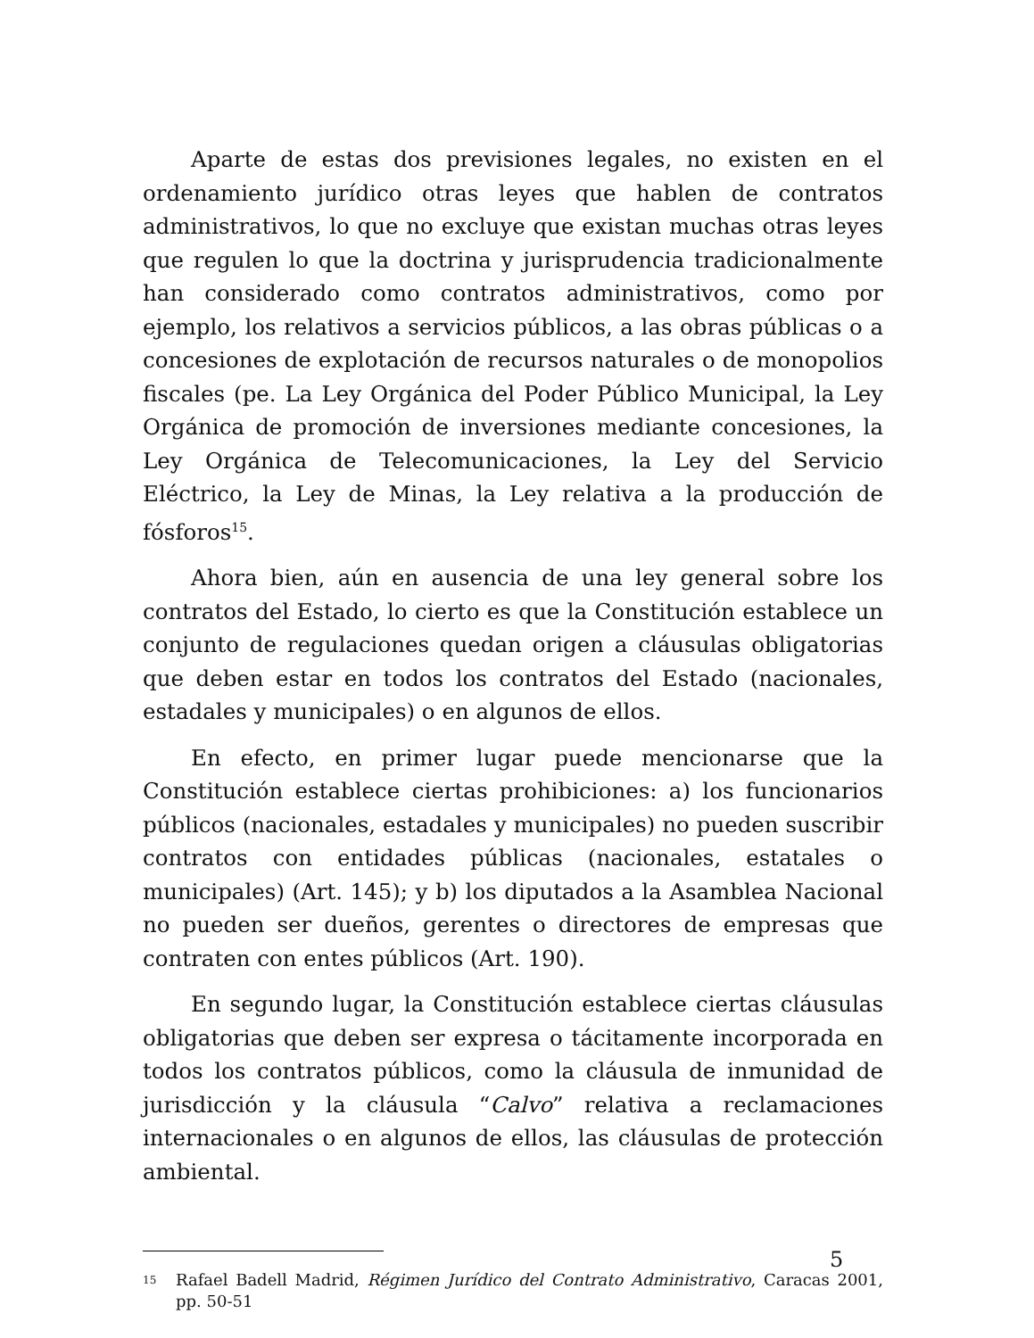Aparte de estas dos previsiones legales, no existen en el ordenamiento jurídico otras leyes que hablen de contratos administrativos, lo que no excluye que existan muchas otras leyes que regulen lo que la doctrina y jurisprudencia tradicionalmente han considerado como contratos administrativos, como por ejemplo, los relativos a servicios públicos, a las obras públicas o a concesiones de explotación de recursos naturales o de monopolios fiscales (pe. La Ley Orgánica del Poder Público Municipal, la Ley Orgánica de promoción de inversiones mediante concesiones, la Ley Orgánica de Telecomunicaciones, la Ley del Servicio Eléctrico, la Ley de Minas, la Ley relativa a la producción de fósforos<sup>15</sup>.
Ahora bien, aún en ausencia de una ley general sobre los contratos del Estado, lo cierto es que la Constitución establece un conjunto de regulaciones quedan origen a cláusulas obligatorias que deben estar en todos los contratos del Estado (nacionales, estadales y municipales) o en algunos de ellos.
En efecto, en primer lugar puede mencionarse que la Constitución establece ciertas prohibiciones: a) los funcionarios públicos (nacionales, estadales y municipales) no pueden suscribir contratos con entidades públicas (nacionales, estatales o municipales) (Art. 145); y b) los diputados a la Asamblea Nacional no pueden ser dueños, gerentes o directores de empresas que contraten con entes públicos (Art. 190).
En segundo lugar, la Constitución establece ciertas cláusulas obligatorias que deben ser expresa o tácitamente incorporada en todos los contratos públicos, como la cláusula de inmunidad de jurisdicción y la cláusula “Calvo” relativa a reclamaciones internacionales o en algunos de ellos, las cláusulas de protección ambiental.
15 Rafael Badell Madrid, Régimen Jurídico del Contrato Administrativo, Caracas 2001, pp. 50-51
5